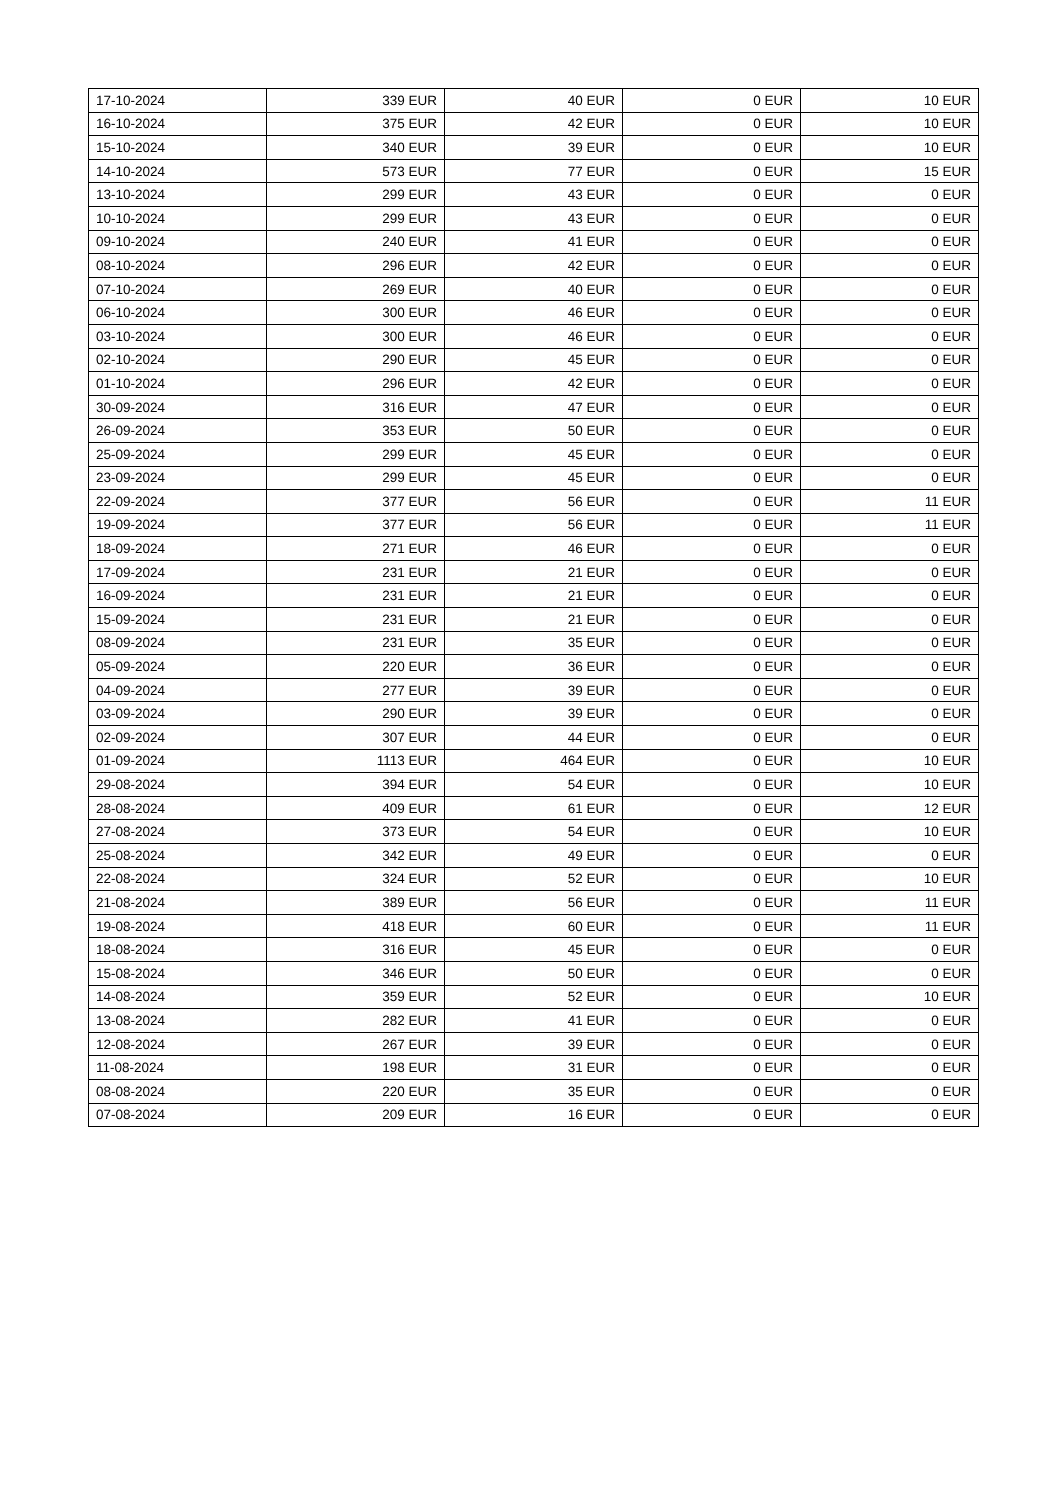| 17-10-2024 | 339 EUR | 40 EUR | 0 EUR | 10 EUR |
| 16-10-2024 | 375 EUR | 42 EUR | 0 EUR | 10 EUR |
| 15-10-2024 | 340 EUR | 39 EUR | 0 EUR | 10 EUR |
| 14-10-2024 | 573 EUR | 77 EUR | 0 EUR | 15 EUR |
| 13-10-2024 | 299 EUR | 43 EUR | 0 EUR | 0 EUR |
| 10-10-2024 | 299 EUR | 43 EUR | 0 EUR | 0 EUR |
| 09-10-2024 | 240 EUR | 41 EUR | 0 EUR | 0 EUR |
| 08-10-2024 | 296 EUR | 42 EUR | 0 EUR | 0 EUR |
| 07-10-2024 | 269 EUR | 40 EUR | 0 EUR | 0 EUR |
| 06-10-2024 | 300 EUR | 46 EUR | 0 EUR | 0 EUR |
| 03-10-2024 | 300 EUR | 46 EUR | 0 EUR | 0 EUR |
| 02-10-2024 | 290 EUR | 45 EUR | 0 EUR | 0 EUR |
| 01-10-2024 | 296 EUR | 42 EUR | 0 EUR | 0 EUR |
| 30-09-2024 | 316 EUR | 47 EUR | 0 EUR | 0 EUR |
| 26-09-2024 | 353 EUR | 50 EUR | 0 EUR | 0 EUR |
| 25-09-2024 | 299 EUR | 45 EUR | 0 EUR | 0 EUR |
| 23-09-2024 | 299 EUR | 45 EUR | 0 EUR | 0 EUR |
| 22-09-2024 | 377 EUR | 56 EUR | 0 EUR | 11 EUR |
| 19-09-2024 | 377 EUR | 56 EUR | 0 EUR | 11 EUR |
| 18-09-2024 | 271 EUR | 46 EUR | 0 EUR | 0 EUR |
| 17-09-2024 | 231 EUR | 21 EUR | 0 EUR | 0 EUR |
| 16-09-2024 | 231 EUR | 21 EUR | 0 EUR | 0 EUR |
| 15-09-2024 | 231 EUR | 21 EUR | 0 EUR | 0 EUR |
| 08-09-2024 | 231 EUR | 35 EUR | 0 EUR | 0 EUR |
| 05-09-2024 | 220 EUR | 36 EUR | 0 EUR | 0 EUR |
| 04-09-2024 | 277 EUR | 39 EUR | 0 EUR | 0 EUR |
| 03-09-2024 | 290 EUR | 39 EUR | 0 EUR | 0 EUR |
| 02-09-2024 | 307 EUR | 44 EUR | 0 EUR | 0 EUR |
| 01-09-2024 | 1113 EUR | 464 EUR | 0 EUR | 10 EUR |
| 29-08-2024 | 394 EUR | 54 EUR | 0 EUR | 10 EUR |
| 28-08-2024 | 409 EUR | 61 EUR | 0 EUR | 12 EUR |
| 27-08-2024 | 373 EUR | 54 EUR | 0 EUR | 10 EUR |
| 25-08-2024 | 342 EUR | 49 EUR | 0 EUR | 0 EUR |
| 22-08-2024 | 324 EUR | 52 EUR | 0 EUR | 10 EUR |
| 21-08-2024 | 389 EUR | 56 EUR | 0 EUR | 11 EUR |
| 19-08-2024 | 418 EUR | 60 EUR | 0 EUR | 11 EUR |
| 18-08-2024 | 316 EUR | 45 EUR | 0 EUR | 0 EUR |
| 15-08-2024 | 346 EUR | 50 EUR | 0 EUR | 0 EUR |
| 14-08-2024 | 359 EUR | 52 EUR | 0 EUR | 10 EUR |
| 13-08-2024 | 282 EUR | 41 EUR | 0 EUR | 0 EUR |
| 12-08-2024 | 267 EUR | 39 EUR | 0 EUR | 0 EUR |
| 11-08-2024 | 198 EUR | 31 EUR | 0 EUR | 0 EUR |
| 08-08-2024 | 220 EUR | 35 EUR | 0 EUR | 0 EUR |
| 07-08-2024 | 209 EUR | 16 EUR | 0 EUR | 0 EUR |